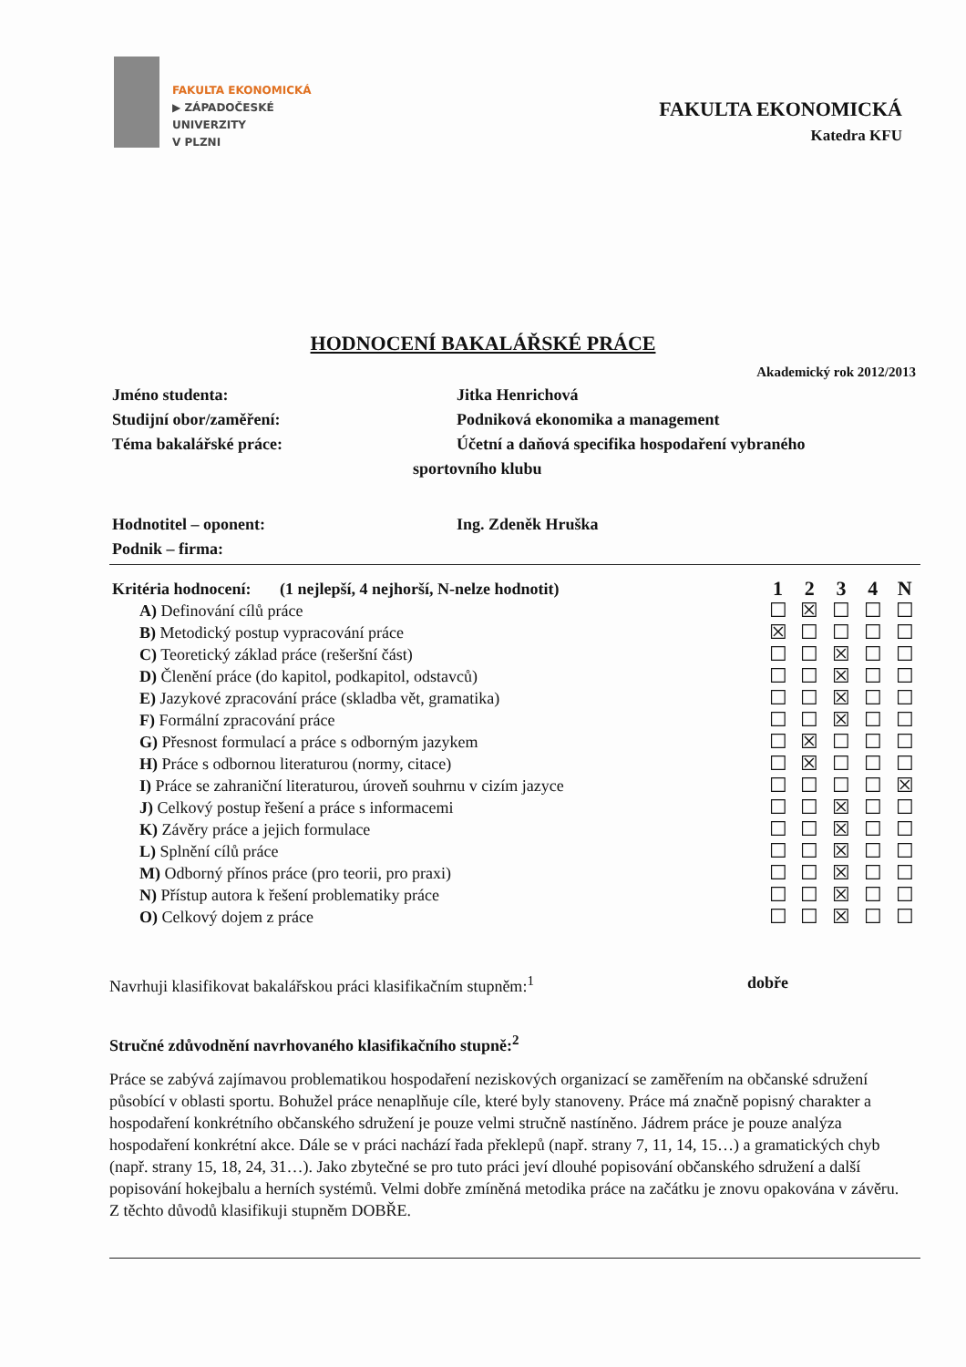FAKULTA EKONOMICKÁ
▶ ZÁPADOČESKÉ
UNIVERZITY
V PLZNI
FAKULTA EKONOMICKÁ
Katedra KFU
HODNOCENÍ BAKALÁŘSKÉ PRÁCE
Akademický rok 2012/2013
Jméno studenta: Jitka Henrichová
Studijní obor/zaměření: Podniková ekonomika a management
Téma bakalářské práce: Účetní a daňová specifika hospodaření vybraného
sportovního klubu
Hodnotitel – oponent: Ing. Zdeněk Hruška
Podnik – firma:
| Kritéria hodnocení: (1 nejlepší, 4 nejhorší, N-nelze hodnotit) | 1 | 2 | 3 | 4 | N |
| --- | --- | --- | --- | --- | --- |
| A) Definování cílů práce | ☐ | ☒ | ☐ | ☐ | ☐ |
| B) Metodický postup vypracování práce | ☒ | ☐ | ☐ | ☐ | ☐ |
| C) Teoretický základ práce (rešeršní část) | ☐ | ☐ | ☒ | ☐ | ☐ |
| D) Členění práce (do kapitol, podkapitol, odstavců) | ☐ | ☐ | ☒ | ☐ | ☐ |
| E) Jazykové zpracování práce (skladba vět, gramatika) | ☐ | ☐ | ☒ | ☐ | ☐ |
| F) Formální zpracování práce | ☐ | ☐ | ☒ | ☐ | ☐ |
| G) Přesnost formulací a práce s odborným jazykem | ☐ | ☒ | ☐ | ☐ | ☐ |
| H) Práce s odbornou literaturou (normy, citace) | ☐ | ☒ | ☐ | ☐ | ☐ |
| I) Práce se zahraniční literaturou, úroveň souhrnu v cizím jazyce | ☐ | ☐ | ☐ | ☐ | ☒ |
| J) Celkový postup řešení a práce s informacemi | ☐ | ☐ | ☒ | ☐ | ☐ |
| K) Závěry práce a jejich formulace | ☐ | ☐ | ☒ | ☐ | ☐ |
| L) Splnění cílů práce | ☐ | ☐ | ☒ | ☐ | ☐ |
| M) Odborný přínos práce (pro teorii, pro praxi) | ☐ | ☐ | ☒ | ☐ | ☐ |
| N) Přístup autora k řešení problematiky práce | ☐ | ☐ | ☒ | ☐ | ☐ |
| O) Celkový dojem z práce | ☐ | ☐ | ☒ | ☐ | ☐ |
Navrhuji klasifikovat bakalářskou práci klasifikačním stupněm:<sup>1</sup> dobře
Stručné zdůvodnění navrhovaného klasifikačního stupně:<sup>2</sup>
Práce se zabývá zajímavou problematikou hospodaření neziskových organizací se zaměřením na občanské sdružení působící v oblasti sportu. Bohužel práce nenaplňuje cíle, které byly stanoveny. Práce má značně popisný charakter a hospodaření konkrétního občanského sdružení je pouze velmi stručně nastíněno. Jádrem práce je pouze analýza hospodaření konkrétní akce. Dále se v práci nachází řada překlepů (např. strany 7, 11, 14, 15…) a gramatických chyb (např. strany 15, 18, 24, 31…). Jako zbytečné se pro tuto práci jeví dlouhé popisování občanského sdružení a další popisování hokejbalu a herních systémů. Velmi dobře zmíněná metodika práce na začátku je znovu opakována v závěru.
Z těchto důvodů klasifikuji stupněm DOBŘE.